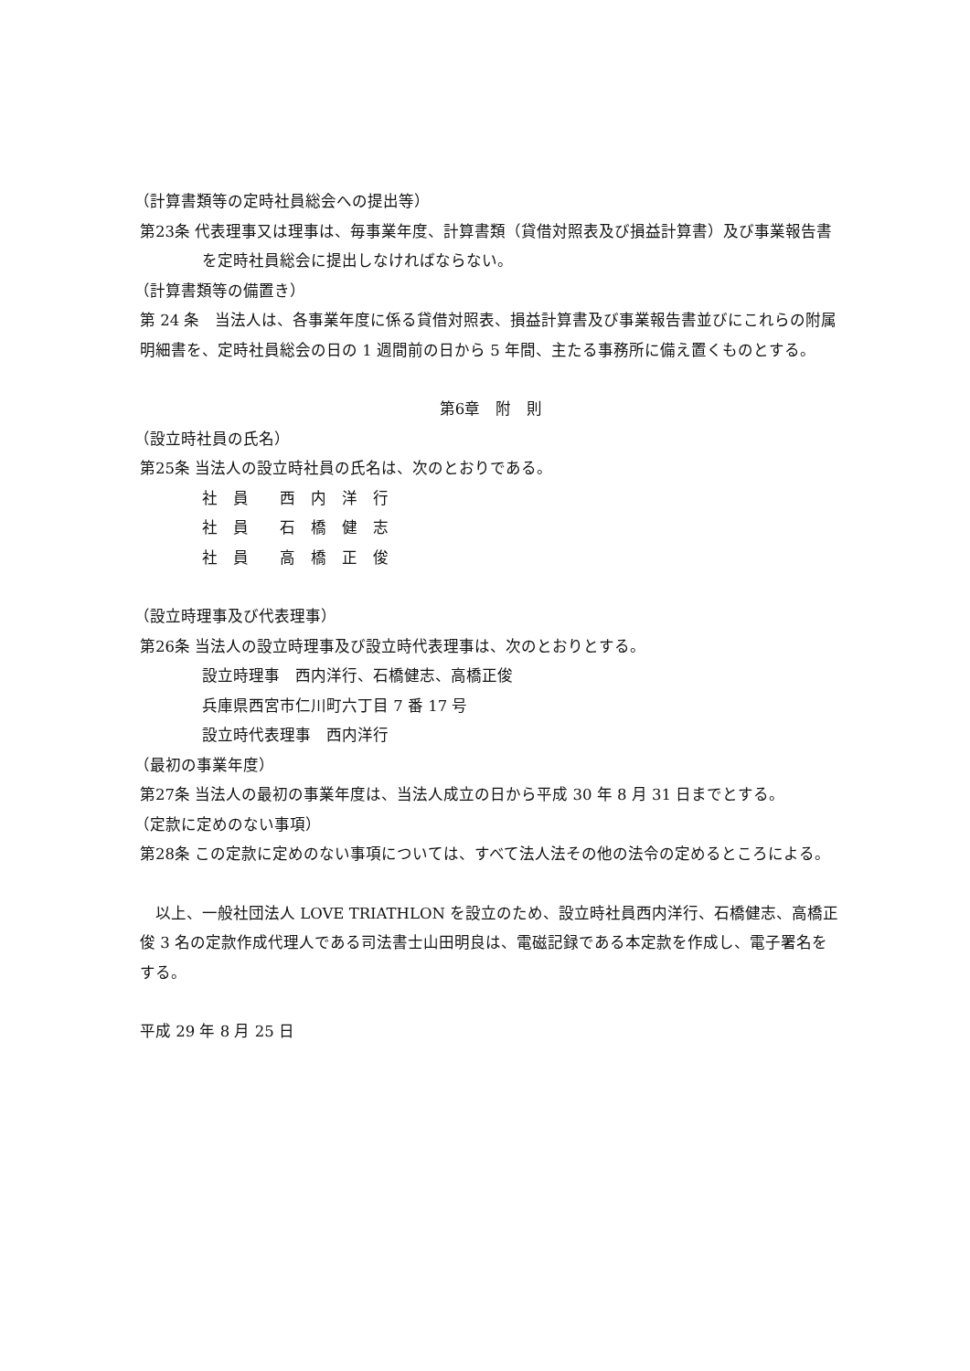（計算書類等の定時社員総会への提出等）
第23条 代表理事又は理事は、毎事業年度、計算書類（貸借対照表及び損益計算書）及び事業報告書を定時社員総会に提出しなければならない。
（計算書類等の備置き）
第 24 条　当法人は、各事業年度に係る貸借対照表、損益計算書及び事業報告書並びにこれらの附属明細書を、定時社員総会の日の 1 週間前の日から 5 年間、主たる事務所に備え置くものとする。
第6章　附　則
（設立時社員の氏名）
第25条 当法人の設立時社員の氏名は、次のとおりである。
社　員　　西　内　洋　行
社　員　　石　橋　健　志
社　員　　高　橋　正　俊
（設立時理事及び代表理事）
第26条 当法人の設立時理事及び設立時代表理事は、次のとおりとする。
設立時理事　西内洋行、石橋健志、高橋正俊
兵庫県西宮市仁川町六丁目 7 番 17 号
設立時代表理事　西内洋行
（最初の事業年度）
第27条 当法人の最初の事業年度は、当法人成立の日から平成 30 年 8 月 31 日までとする。
（定款に定めのない事項）
第28条 この定款に定めのない事項については、すべて法人法その他の法令の定めるところによる。
　以上、一般社団法人 LOVE TRIATHLON を設立のため、設立時社員西内洋行、石橋健志、高橋正俊 3 名の定款作成代理人である司法書士山田明良は、電磁記録である本定款を作成し、電子署名をする。
平成 29 年 8 月 25 日